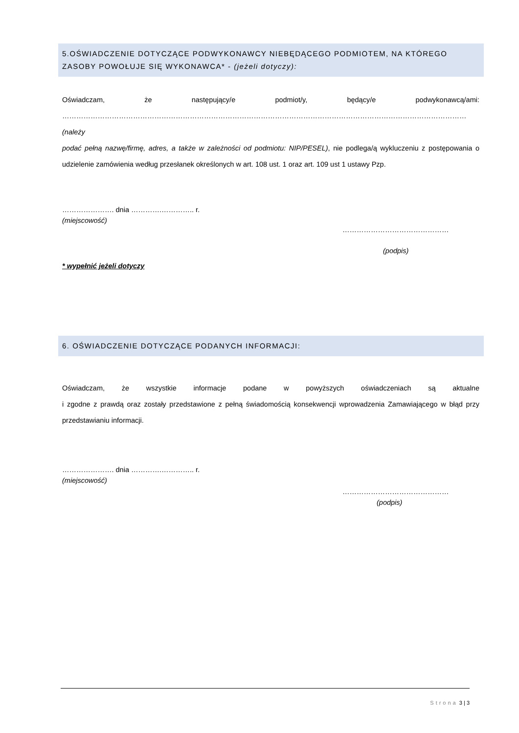5.OŚWIADCZENIE DOTYCZĄCE PODWYKONAWCY NIEBĘDĄCEGO PODMIOTEM, NA KTÓREGO ZASOBY POWOŁUJE SIĘ WYKONAWCA* - (jeżeli dotyczy):
Oświadczam, że następujący/e podmiot/y, będący/e podwykonawcą/ami:
……………………………………………………………………………………………………………………………………………………… (należy
podać pełną nazwę/firmę, adres, a także w zależności od podmiotu: NIP/PESEL), nie podlega/ą wykluczeniu z postępowania o udzielenie zamówienia według przesłanek określonych w art. 108 ust. 1 oraz art. 109 ust 1 ustawy Pzp.
…………………. dnia ………….………….. r.
(miejscowość)
………………………………………
(podpis)
* wypełnić jeżeli dotyczy
6. OŚWIADCZENIE DOTYCZĄCE PODANYCH INFORMACJI:
Oświadczam, że wszystkie informacje podane w powyższych oświadczeniach są aktualne
i zgodne z prawdą oraz zostały przedstawione z pełną świadomością konsekwencji wprowadzenia Zamawiającego w błąd przy przedstawianiu informacji.
…………………. dnia ………….………….. r.
(miejscowość)
………………………………………
(podpis)
Strona 3 | 3